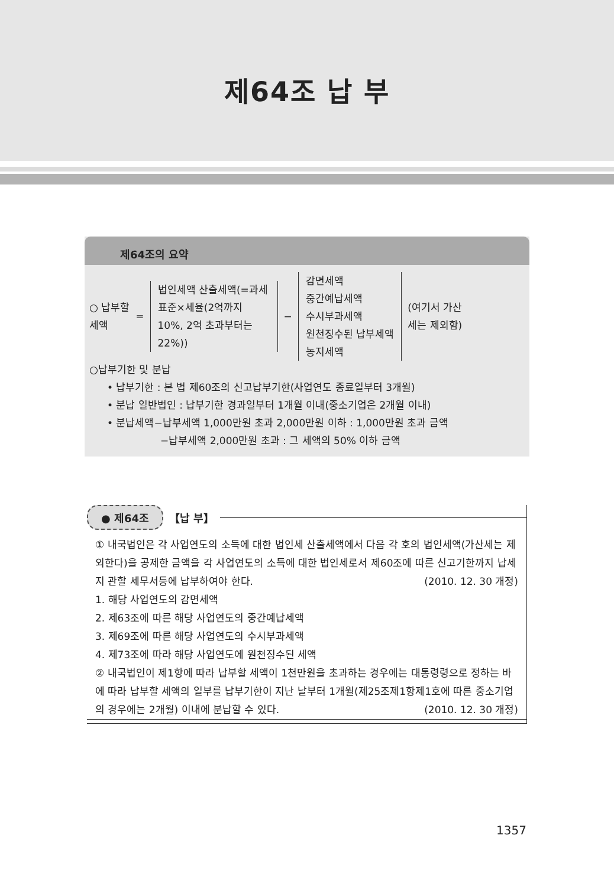제64조 납 부
제64조의 요약
○ 납부할
세액
=
법인세액 산출세액(=과세표준×세율(2억까지 10%, 2억 초과부터는 22%))
−
감면세액
중간예납세액
수시부과세액
원천징수된 납부세액
농지세액
(여기서 가산
세는 제외함)
○납부기한 및 분납
• 납부기한 : 본 법 제60조의 신고납부기한(사업연도 종료일부터 3개월)
• 분납 일반법인 : 납부기한 경과일부터 1개월 이내(중소기업은 2개월 이내)
• 분납세액−납부세액 1,000만원 초과 2,000만원 이하 : 1,000만원 초과 금액
−납부세액 2,000만원 초과 : 그 세액의 50% 이하 금액
● 제64조 【납 부】
① 내국법인은 각 사업연도의 소득에 대한 법인세 산출세액에서 다음 각 호의 법인세액(가산세는 제외한다)을 공제한 금액을 각 사업연도의 소득에 대한 법인세로서 제60조에 따른 신고기한까지 납세지 관할 세무서등에 납부하여야 한다. (2010. 12. 30 개정)
1. 해당 사업연도의 감면세액
2. 제63조에 따른 해당 사업연도의 중간예납세액
3. 제69조에 따른 해당 사업연도의 수시부과세액
4. 제73조에 따라 해당 사업연도에 원천징수된 세액
② 내국법인이 제1항에 따라 납부할 세액이 1천만원을 초과하는 경우에는 대통령령으로 정하는 바에 따라 납부할 세액의 일부를 납부기한이 지난 날부터 1개월(제25조제1항제1호에 따른 중소기업의 경우에는 2개월) 이내에 분납할 수 있다. (2010. 12. 30 개정)
1357